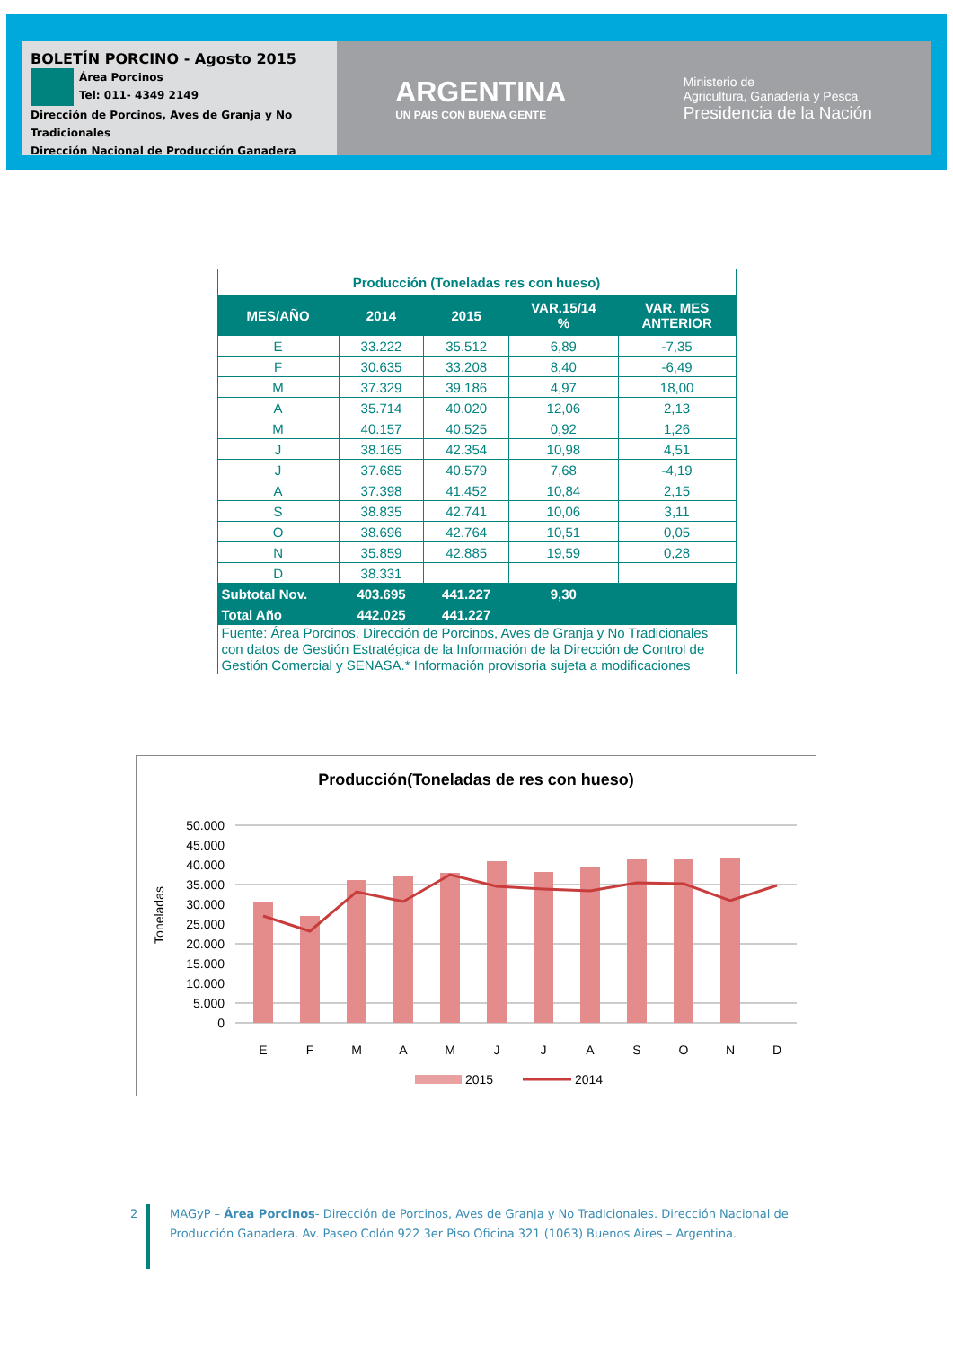BOLETÍN PORCINO - Agosto 2015
Área Porcinos
Tel: 011- 4349 2149
Dirección de Porcinos, Aves de Granja y No Tradicionales
Dirección Nacional de Producción Ganadera
ARGENTINA
UN PAIS CON BUENA GENTE
Ministerio de
Agricultura, Ganadería y Pesca
Presidencia de la Nación
| Producción (Toneladas res con hueso) | | | | |
| MES/AÑO | 2014 | 2015 | VAR.15/14 % | VAR. MES ANTERIOR |
| E | 33.222 | 35.512 | 6,89 | -7,35 |
| F | 30.635 | 33.208 | 8,40 | -6,49 |
| M | 37.329 | 39.186 | 4,97 | 18,00 |
| A | 35.714 | 40.020 | 12,06 | 2,13 |
| M | 40.157 | 40.525 | 0,92 | 1,26 |
| J | 38.165 | 42.354 | 10,98 | 4,51 |
| J | 37.685 | 40.579 | 7,68 | -4,19 |
| A | 37.398 | 41.452 | 10,84 | 2,15 |
| S | 38.835 | 42.741 | 10,06 | 3,11 |
| O | 38.696 | 42.764 | 10,51 | 0,05 |
| N | 35.859 | 42.885 | 19,59 | 0,28 |
| D | 38.331 | | | |
| Subtotal Nov. | 403.695 | 441.227 | 9,30 | |
| Total Año | 442.025 | 441.227 | | |
| Fuente: Área Porcinos. Dirección de Porcinos, Aves de Granja y No Tradicionales con datos de Gestión Estratégica de la Información de la Dirección de Control de Gestión Comercial y SENASA.* Información provisoria sujeta a modificaciones | | | | |
Producción(Toneladas de res con hueso)
Toneladas
50.000
45.000
40.000
35.000
30.000
25.000
20.000
15.000
10.000
5.000
0
E
F
M
A
M
J
J
A
S
O
N
D
2015
2014
2
MAGyP – Área Porcinos- Dirección de Porcinos, Aves de Granja y No Tradicionales. Dirección Nacional de Producción Ganadera. Av. Paseo Colón 922 3er Piso Oficina 321 (1063) Buenos Aires – Argentina.